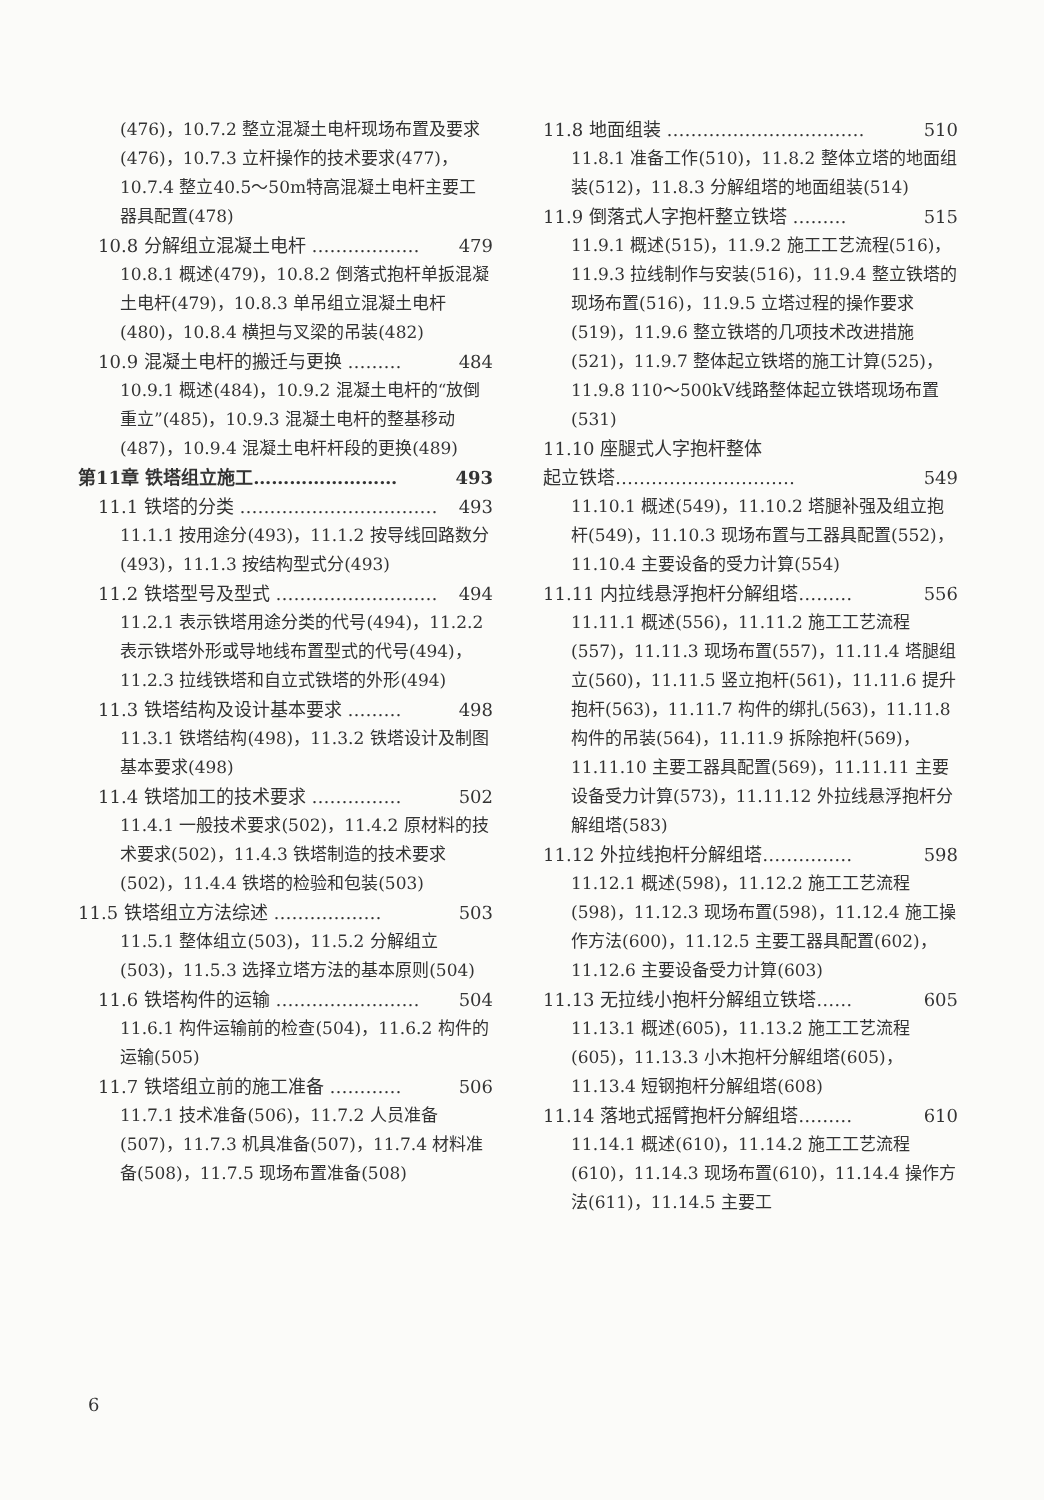(476)，10.7.2 整立混凝土电杆现场布置及要求(476)，10.7.3 立杆操作的技术要求(477)，10.7.4 整立40.5～50m特高混凝土电杆主要工器具配置(478)
10.8 分解组立混凝土电杆 ……………… 479
10.8.1 概述(479)，10.8.2 倒落式抱杆单扳混凝土电杆(479)，10.8.3 单吊组立混凝土电杆(480)，10.8.4 横担与叉梁的吊装(482)
10.9 混凝土电杆的搬迁与更换 ……… 484
10.9.1 概述(484)，10.9.2 混凝土电杆的“放倒重立”(485)，10.9.3 混凝土电杆的整基移动(487)，10.9.4 混凝土电杆杆段的更换(489)
第11章 铁塔组立施工…………………… 493
11.1 铁塔的分类 …………………………… 493
11.1.1 按用途分(493)，11.1.2 按导线回路数分(493)，11.1.3 按结构型式分(493)
11.2 铁塔型号及型式 ……………………… 494
11.2.1 表示铁塔用途分类的代号(494)，11.2.2 表示铁塔外形或导地线布置型式的代号(494)，11.2.3 拉线铁塔和自立式铁塔的外形(494)
11.3 铁塔结构及设计基本要求 ……… 498
11.3.1 铁塔结构(498)，11.3.2 铁塔设计及制图基本要求(498)
11.4 铁塔加工的技术要求 …………… 502
11.4.1 一般技术要求(502)，11.4.2 原材料的技术要求(502)，11.4.3 铁塔制造的技术要求(502)，11.4.4 铁塔的检验和包装(503)
11.5 铁塔组立方法综述 ……………… 503
11.5.1 整体组立(503)，11.5.2 分解组立(503)，11.5.3 选择立塔方法的基本原则(504)
11.6 铁塔构件的运输 …………………… 504
11.6.1 构件运输前的检查(504)，11.6.2 构件的运输(505)
11.7 铁塔组立前的施工准备 ………… 506
11.7.1 技术准备(506)，11.7.2 人员准备(507)，11.7.3 机具准备(507)，11.7.4 材料准备(508)，11.7.5 现场布置准备(508)
11.8 地面组装 …………………………… 510
11.8.1 准备工作(510)，11.8.2 整体立塔的地面组装(512)，11.8.3 分解组塔的地面组装(514)
11.9 倒落式人字抱杆整立铁塔 ……… 515
11.9.1 概述(515)，11.9.2 施工工艺流程(516)，11.9.3 拉线制作与安装(516)，11.9.4 整立铁塔的现场布置(516)，11.9.5 立塔过程的操作要求(519)，11.9.6 整立铁塔的几项技术改进措施(521)，11.9.7 整体起立铁塔的施工计算(525)，11.9.8 110～500kV线路整体起立铁塔现场布置(531)
11.10 座腿式人字抱杆整体
起立铁塔………………………… 549
11.10.1 概述(549)，11.10.2 塔腿补强及组立抱杆(549)，11.10.3 现场布置与工器具配置(552)，11.10.4 主要设备的受力计算(554)
11.11 内拉线悬浮抱杆分解组塔……… 556
11.11.1 概述(556)，11.11.2 施工工艺流程(557)，11.11.3 现场布置(557)，11.11.4 塔腿组立(560)，11.11.5 竖立抱杆(561)，11.11.6 提升抱杆(563)，11.11.7 构件的绑扎(563)，11.11.8 构件的吊装(564)，11.11.9 拆除抱杆(569)，11.11.10 主要工器具配置(569)，11.11.11 主要设备受力计算(573)，11.11.12 外拉线悬浮抱杆分解组塔(583)
11.12 外拉线抱杆分解组塔…………… 598
11.12.1 概述(598)，11.12.2 施工工艺流程(598)，11.12.3 现场布置(598)，11.12.4 施工操作方法(600)，11.12.5 主要工器具配置(602)，11.12.6 主要设备受力计算(603)
11.13 无拉线小抱杆分解组立铁塔…… 605
11.13.1 概述(605)，11.13.2 施工工艺流程(605)，11.13.3 小木抱杆分解组塔(605)，11.13.4 短钢抱杆分解组塔(608)
11.14 落地式摇臂抱杆分解组塔……… 610
11.14.1 概述(610)，11.14.2 施工工艺流程(610)，11.14.3 现场布置(610)，11.14.4 操作方法(611)，11.14.5 主要工
6